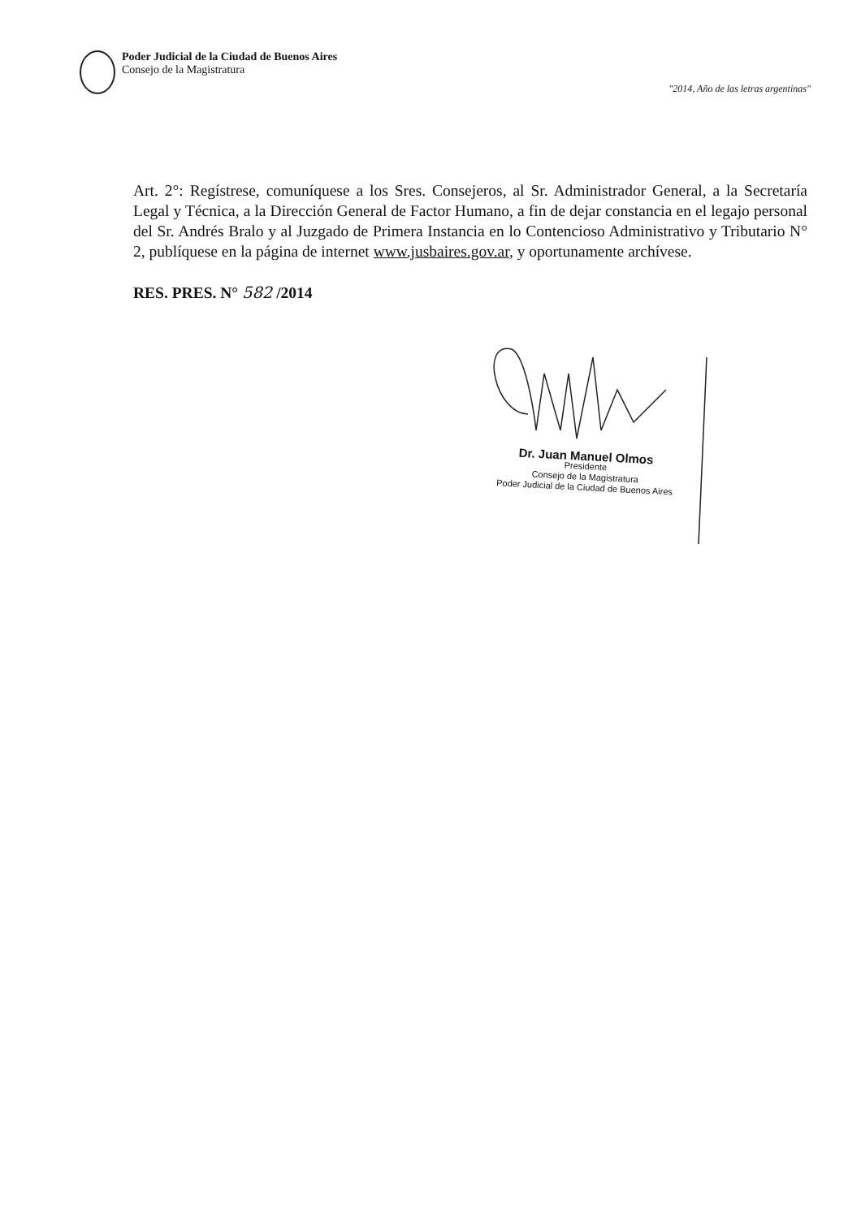Poder Judicial de la Ciudad de Buenos Aires
Consejo de la Magistratura
"2014, Año de las letras argentinas"
Art. 2°: Regístrese, comuníquese a los Sres. Consejeros, al Sr. Administrador General, a la Secretaría Legal y Técnica, a la Dirección General de Factor Humano, a fin de dejar constancia en el legajo personal del Sr. Andrés Bralo y al Juzgado de Primera Instancia en lo Contencioso Administrativo y Tributario N° 2, publíquese en la página de internet www.jusbaires.gov.ar, y oportunamente archívese.
RES. PRES. N° 582 /2014
Dr. Juan Manuel Olmos
Presidente
Consejo de la Magistratura
Poder Judicial de la Ciudad de Buenos Aires